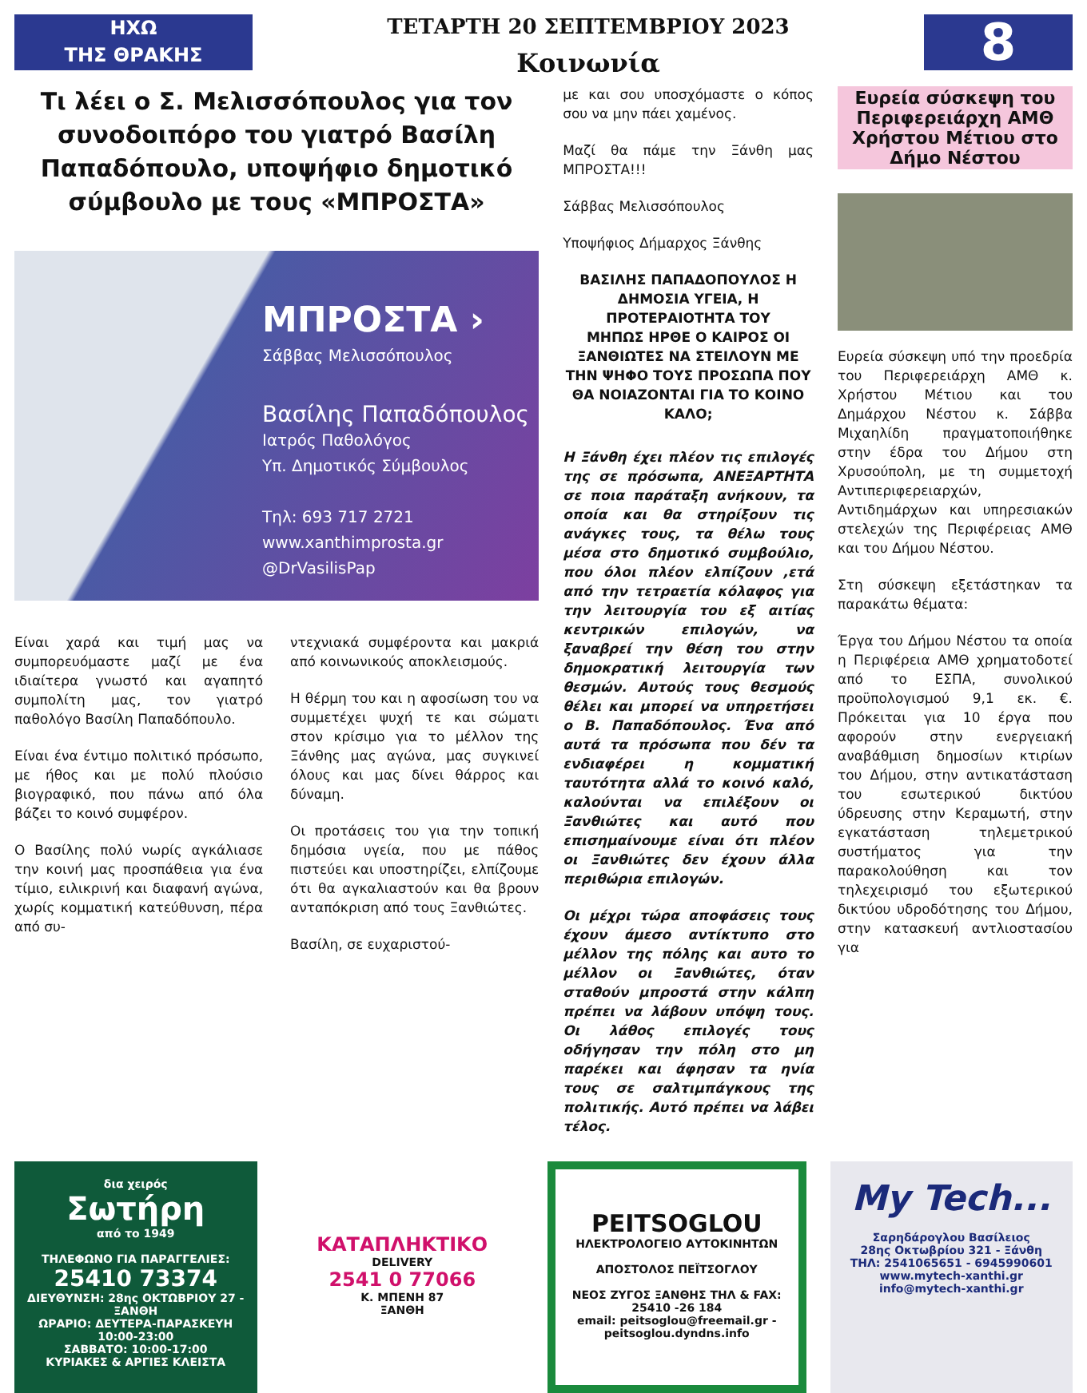ΗΧΩ
ΤΗΣ ΘΡΑΚΗΣ
ΤΕΤΑΡΤΗ 20 ΣΕΠΤΕΜΒΡΙΟΥ 2023
Κοινωνία
8
Τι λέει ο Σ. Μελισσόπουλος για τον συνοδοιπόρο του γιατρό Βασίλη Παπαδόπουλο, υποψήφιο δημοτικό σύμβουλο με τους «ΜΠΡΟΣΤΑ»
ΜΠΡΟΣΤΑ ›
Σάββας Μελισσόπουλος
Βασίλης Παπαδόπουλος
Ιατρός Παθολόγος
Υπ. Δημοτικός Σύμβουλος
Τηλ: 693 717 2721
www.xanthimprosta.gr
@DrVasilisPap
Είναι χαρά και τιμή μας να συμπορευόμαστε μαζί με ένα ιδιαίτερα γνωστό και αγαπητό συμπολίτη μας, τον γιατρό παθολόγο Βασίλη Παπαδόπουλο.
Είναι ένα έντιμο πολιτικό πρόσωπο, με ήθος και με πολύ πλούσιο βιογραφικό, που πάνω από όλα βάζει το κοινό συμφέρον.
Ο Βασίλης πολύ νωρίς αγκάλιασε την κοινή μας προσπάθεια για ένα τίμιο, ειλικρινή και διαφανή αγώνα, χωρίς κομματική κατεύθυνση, πέρα από συ-
ντεχνιακά συμφέροντα και μακριά από κοινωνικούς αποκλεισμούς.
Η θέρμη του και η αφοσίωση του να συμμετέχει ψυχή τε και σώματι στον κρίσιμο για το μέλλον της Ξάνθης μας αγώνα, μας συγκινεί όλους και μας δίνει θάρρος και δύναμη.
Οι προτάσεις του για την τοπική δημόσια υγεία, που με πάθος πιστεύει και υποστηρίζει, ελπίζουμε ότι θα αγκαλιαστούν και θα βρουν ανταπόκριση από τους Ξανθιώτες.
Βασίλη, σε ευχαριστού-
με και σου υποσχόμαστε ο κόπος σου να μην πάει χαμένος.
Μαζί θα πάμε την Ξάνθη μας ΜΠΡΟΣΤΑ!!!
Σάββας Μελισσόπουλος
Υποψήφιος Δήμαρχος Ξάνθης
ΒΑΣΙΛΗΣ ΠΑΠΑΔΟΠΟΥΛΟΣ Η ΔΗΜΟΣΙΑ ΥΓΕΙΑ, Η ΠΡΟΤΕΡΑΙΟΤΗΤΑ ΤΟΥ
ΜΗΠΩΣ ΗΡΘΕ Ο ΚΑΙΡΟΣ ΟΙ ΞΑΝΘΙΩΤΕΣ ΝΑ ΣΤΕΙΛΟΥΝ ΜΕ ΤΗΝ ΨΗΦΟ ΤΟΥΣ ΠΡΟΣΩΠΑ ΠΟΥ ΘΑ ΝΟΙΑΖΟΝΤΑΙ ΓΙΑ ΤΟ ΚΟΙΝΟ ΚΑΛΟ;
Η Ξάνθη έχει πλέον τις επιλογές της σε πρόσωπα, ΑΝΕΞΑΡΤΗΤΑ σε ποια παράταξη ανήκουν, τα οποία και θα στηρίξουν τις ανάγκες τους, τα θέλω τους μέσα στο δημοτικό συμβούλιο, που όλοι πλέον ελπίζουν ,ετά από την τετραετία κόλαφος για την λειτουργία του εξ αιτίας κεντρικών επιλογών, να ξαναβρεί την θέση του στην δημοκρατική λειτουργία των θεσμών. Αυτούς τους θεσμούς θέλει και μπορεί να υπηρετήσει ο Β. Παπαδόπουλος. Ένα από αυτά τα πρόσωπα που δέν τα ενδιαφέρει η κομματική ταυτότητα αλλά το κοινό καλό, καλούνται να επιλέξουν οι Ξανθιώτες και αυτό που επισημαίνουμε είναι ότι πλέον οι Ξανθιώτες δεν έχουν άλλα περιθώρια επιλογών.
Οι μέχρι τώρα αποφάσεις τους έχουν άμεσο αντίκτυπο στο μέλλον της πόλης και αυτο το μέλλον οι Ξανθιώτες, όταν σταθούν μπροστά στην κάλπη πρέπει να λάβουν υπόψη τους. Οι λάθος επιλογές τους οδήγησαν την πόλη στο μη παρέκει και άφησαν τα ηνία τους σε σαλτιμπάγκους της πολιτικής. Αυτό πρέπει να λάβει τέλος.
Ευρεία σύσκεψη του Περιφερειάρχη ΑΜΘ Χρήστου Μέτιου στο Δήμο Νέστου
Ευρεία σύσκεψη υπό την προεδρία του Περιφερειάρχη ΑΜΘ κ. Χρήστου Μέτιου και του Δημάρχου Νέστου κ. Σάββα Μιχαηλίδη πραγματοποιήθηκε στην έδρα του Δήμου στη Χρυσούπολη, με τη συμμετοχή Αντιπεριφερειαρχών, Αντιδημάρχων και υπηρεσιακών στελεχών της Περιφέρειας ΑΜΘ και του Δήμου Νέστου.
Στη σύσκεψη εξετάστηκαν τα παρακάτω θέματα:
Έργα του Δήμου Νέστου τα οποία η Περιφέρεια ΑΜΘ χρηματοδοτεί από το ΕΣΠΑ, συνολικού προϋπολογισμού 9,1 εκ. €. Πρόκειται για 10 έργα που αφορούν στην ενεργειακή αναβάθμιση δημοσίων κτιρίων του Δήμου, στην αντικατάσταση του εσωτερικού δικτύου ύδρευσης στην Κεραμωτή, στην εγκατάσταση τηλεμετρικού συστήματος για την παρακολούθηση και τον τηλεχειρισμό του εξωτερικού δικτύου υδροδότησης του Δήμου, στην κατασκευή αντλιοστασίου για
δια χειρός
Σωτήρη
από το 1949
ΤΗΛΕΦΩΝΟ ΓΙΑ ΠΑΡΑΓΓΕΛΙΕΣ:
25410 73374
ΔΙΕΥΘΥΝΣΗ: 28ης ΟΚΤΩΒΡΙΟΥ 27 - ΞΑΝΘΗ
ΩΡΑΡΙΟ: ΔΕΥΤΕΡΑ-ΠΑΡΑΣΚΕΥΗ 10:00-23:00
ΣΑΒΒΑΤΟ: 10:00-17:00
ΚΥΡΙΑΚΕΣ & ΑΡΓΙΕΣ ΚΛΕΙΣΤΑ
ΚΑΤΑΠΛΗΚΤΙΚΟ
DELIVERY
2541 0 77066
Κ. ΜΠΕΝΗ 87
ΞΑΝΘΗ
PEITSOGLOU
ΗΛΕΚΤΡΟΛΟΓΕΙΟ ΑΥΤΟΚΙΝΗΤΩΝ
ΑΠΟΣΤΟΛΟΣ ΠΕΪΤΣΟΓΛΟΥ
ΝΕΟΣ ΖΥΓΟΣ ΞΑΝΘΗΣ ΤΗΛ & FAX: 25410 -26 184
email: peitsoglou@freemail.gr - peitsoglou.dyndns.info
My Tech...
Σαρηδάρογλου Βασίλειος
28ης Οκτωβρίου 321 - Ξάνθη
ΤΗΛ: 2541065651 - 6945990601
www.mytech-xanthi.gr
info@mytech-xanthi.gr